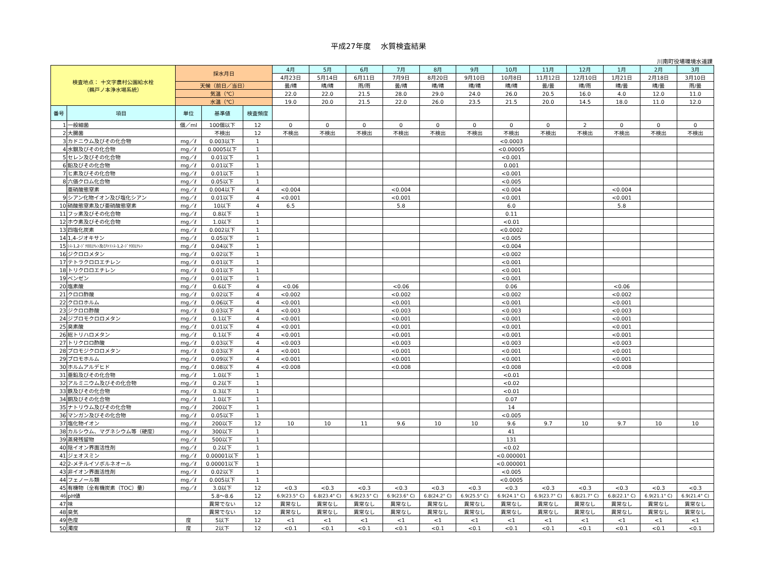平成27年度　 水質検査結果
川南町役場環境水道課
| 検査地点： 十文字農村公園給水栓 （鵜戸ノ本浄水場系統） | | 採水月日 | | | 4月 | 5月 | 6月 | 7月 | 8月 | 9月 | 10月 | 11月 | 12月 | 1月 | 2月 | 3月 |
| | | | | | 4月23日 | 5月14日 | 6月11日 | 7月9日 | 8月20日 | 9月10日 | 10月8日 | 11月12日 | 12月10日 | 1月21日 | 2月18日 | 3月10日 |
| | | 天候（前日／当日） | | | 曇/晴 | 晴/晴 | 雨/雨 | 曇/晴 | 晴/晴 | 晴/晴 | 晴/晴 | 曇/曇 | 晴/雨 | 晴/曇 | 晴/曇 | 雨/曇 |
| | | 気温（℃） | | | 22.0 | 22.0 | 21.5 | 28.0 | 29.0 | 24.0 | 26.0 | 20.5 | 16.0 | 4.0 | 12.0 | 11.0 |
| | | 水温（℃） | | | 19.0 | 20.0 | 21.5 | 22.0 | 26.0 | 23.5 | 21.5 | 20.0 | 14.5 | 18.0 | 11.0 | 12.0 |
| 番号 | 項目 | 単位 | 基準値 | 検査頻度 | | | | | | | | | | | | |
| 1 | 一般細菌 | 個／ml | 100個以下 | 12 | 0 | 0 | 0 | 0 | 0 | 0 | 0 | 0 | 2 | 0 | 0 | 0 |
| 2 | 大腸菌 | | 不検出 | 12 | 不検出 | 不検出 | 不検出 | 不検出 | 不検出 | 不検出 | 不検出 | 不検出 | 不検出 | 不検出 | 不検出 | 不検出 |
| 3 | カドニウム及びその化合物 | mg／ℓ | 0.003以下 | 1 | | | | | | | <0.0003 | | | | | |
| 4 | 水銀及びその化合物 | mg／ℓ | 0.0005以下 | 1 | | | | | | | <0.00005 | | | | | |
| 5 | セレン及びその化合物 | mg／ℓ | 0.01以下 | 1 | | | | | | | <0.001 | | | | | |
| 6 | 鉛及びその化合物 | mg／ℓ | 0.01以下 | 1 | | | | | | | 0.001 | | | | | |
| 7 | ヒ素及びその化合物 | mg／ℓ | 0.01以下 | 1 | | | | | | | <0.001 | | | | | |
| 8 | 六価クロム化合物 | mg／ℓ | 0.05以下 | 1 | | | | | | | <0.005 | | | | | |
| | 亜硝酸態窒素 | mg／ℓ | 0.004以下 | 4 | <0.004 | | | <0.004 | | | <0.004 | | | <0.004 | | |
| 9 | シアン化物イオン及び塩化シアン | mg／ℓ | 0.01以下 | 4 | <0.001 | | | <0.001 | | | <0.001 | | | <0.001 | | |
| 10 | 硝酸態窒素及び亜硝酸態窒素 | mg／ℓ | 10以下 | 4 | 6.5 | | | 5.8 | | | 6.0 | | | 5.8 | | |
| 11 | フッ素及びその化合物 | mg／ℓ | 0.8以下 | 1 | | | | | | | 0.11 | | | | | |
| 12 | ホウ素及びその化合物 | mg／ℓ | 1.0以下 | 1 | | | | | | | <0.01 | | | | | |
| 13 | 四塩化炭素 | mg／ℓ | 0.002以下 | 1 | | | | | | | <0.0002 | | | | | |
| 14 | 1,4-ジオキサン | mg／ℓ | 0.05以下 | 1 | | | | | | | <0.005 | | | | | |
| 15 | ｼｽ-1,2-ｼﾞｸﾛﾛｴﾁﾚﾝ及びﾄﾗﾝｽ-1,2-ｼﾞｸﾛﾛｴﾁﾚﾝ | mg／ℓ | 0.04以下 | 1 | | | | | | | <0.004 | | | | | |
| 16 | ジクロロメタン | mg／ℓ | 0.02以下 | 1 | | | | | | | <0.002 | | | | | |
| 17 | テトラクロロエチレン | mg／ℓ | 0.01以下 | 1 | | | | | | | <0.001 | | | | | |
| 18 | トリクロロエチレン | mg／ℓ | 0.01以下 | 1 | | | | | | | <0.001 | | | | | |
| 19 | ベンゼン | mg／ℓ | 0.01以下 | 1 | | | | | | | <0.001 | | | | | |
| 20 | 塩素酸 | mg／ℓ | 0.6以下 | 4 | <0.06 | | | <0.06 | | | 0.06 | | | <0.06 | | |
| 21 | クロロ酢酸 | mg／ℓ | 0.02以下 | 4 | <0.002 | | | <0.002 | | | <0.002 | | | <0.002 | | |
| 22 | クロロホルム | mg／ℓ | 0.06以下 | 4 | <0.001 | | | <0.001 | | | <0.001 | | | <0.001 | | |
| 23 | ジクロロ酢酸 | mg／ℓ | 0.03以下 | 4 | <0.003 | | | <0.003 | | | <0.003 | | | <0.003 | | |
| 24 | ジブロモクロロメタン | mg／ℓ | 0.1以下 | 4 | <0.001 | | | <0.001 | | | <0.001 | | | <0.001 | | |
| 25 | 臭素酸 | mg／ℓ | 0.01以下 | 4 | <0.001 | | | <0.001 | | | <0.001 | | | <0.001 | | |
| 26 | 総トリハロメタン | mg／ℓ | 0.1以下 | 4 | <0.001 | | | <0.001 | | | <0.001 | | | <0.001 | | |
| 27 | トリクロロ酢酸 | mg／ℓ | 0.03以下 | 4 | <0.003 | | | <0.003 | | | <0.003 | | | <0.003 | | |
| 28 | ブロモジクロロメタン | mg／ℓ | 0.03以下 | 4 | <0.001 | | | <0.001 | | | <0.001 | | | <0.001 | | |
| 29 | ブロモホルム | mg／ℓ | 0.09以下 | 4 | <0.001 | | | <0.001 | | | <0.001 | | | <0.001 | | |
| 30 | ホルムアルデヒド | mg／ℓ | 0.08以下 | 4 | <0.008 | | | <0.008 | | | <0.008 | | | <0.008 | | |
| 31 | 亜鉛及びその化合物 | mg／ℓ | 1.0以下 | 1 | | | | | | | <0.01 | | | | | |
| 32 | アルミニウム及びその化合物 | mg／ℓ | 0.2以下 | 1 | | | | | | | <0.02 | | | | | |
| 33 | 鉄及びその化合物 | mg／ℓ | 0.3以下 | 1 | | | | | | | <0.01 | | | | | |
| 34 | 銅及びその化合物 | mg／ℓ | 1.0以下 | 1 | | | | | | | 0.07 | | | | | |
| 35 | ナトリウム及びその化合物 | mg／ℓ | 200以下 | 1 | | | | | | | 14 | | | | | |
| 36 | マンガン及びその化合物 | mg／ℓ | 0.05以下 | 1 | | | | | | | <0.005 | | | | | |
| 37 | 塩化物イオン | mg／ℓ | 200以下 | 12 | 10 | 10 | 11 | 9.6 | 10 | 10 | 9.6 | 9.7 | 10 | 9.7 | 10 | 10 |
| 38 | カルシウム、マグネシウム等（硬度） | mg／ℓ | 300以下 | 1 | | | | | | | 41 | | | | | |
| 39 | 蒸発残留物 | mg／ℓ | 500以下 | 1 | | | | | | | 131 | | | | | |
| 40 | 陰イオン界面活性剤 | mg／ℓ | 0.2以下 | 1 | | | | | | | <0.02 | | | | | |
| 41 | ジェオスミン | mg／ℓ | 0.00001以下 | 1 | | | | | | | <0.000001 | | | | | |
| 42 | 2-メチルイソボルネオール | mg／ℓ | 0.00001以下 | 1 | | | | | | | <0.000001 | | | | | |
| 43 | 非イオン界面活性剤 | mg／ℓ | 0.02以下 | 1 | | | | | | | <0.005 | | | | | |
| 44 | フェノール類 | mg／ℓ | 0.005以下 | 1 | | | | | | | <0.0005 | | | | | |
| 45 | 有機物（全有機炭素（TOC）量） | mg／ℓ | 3.0以下 | 12 | <0.3 | <0.3 | <0.3 | <0.3 | <0.3 | <0.3 | <0.3 | <0.3 | <0.3 | <0.3 | <0.3 | <0.3 |
| 46 | pH値 | | 5.8～8.6 | 12 | 6.9(23.5° C) | 6.8(23.4° C) | 6.9(23.5° C) | 6.9(23.6° C) | 6.8(24.2° C) | 6.9(25.5° C) | 6.9(24.1° C) | 6.9(23.7° C) | 6.8(21.7° C) | 6.8(22.1° C) | 6.9(21.1° C) | 6.9(21.4° C) |
| 47 | 味 | | 異常でない | 12 | 異常なし | 異常なし | 異常なし | 異常なし | 異常なし | 異常なし | 異常なし | 異常なし | 異常なし | 異常なし | 異常なし | 異常なし |
| 48 | 臭気 | | 異常でない | 12 | 異常なし | 異常なし | 異常なし | 異常なし | 異常なし | 異常なし | 異常なし | 異常なし | 異常なし | 異常なし | 異常なし | 異常なし |
| 49 | 色度 | 度 | 5以下 | 12 | <1 | <1 | <1 | <1 | <1 | <1 | <1 | <1 | <1 | <1 | <1 | <1 |
| 50 | 濁度 | 度 | 2以下 | 12 | <0.1 | <0.1 | <0.1 | <0.1 | <0.1 | <0.1 | <0.1 | <0.1 | <0.1 | <0.1 | <0.1 | <0.1 |